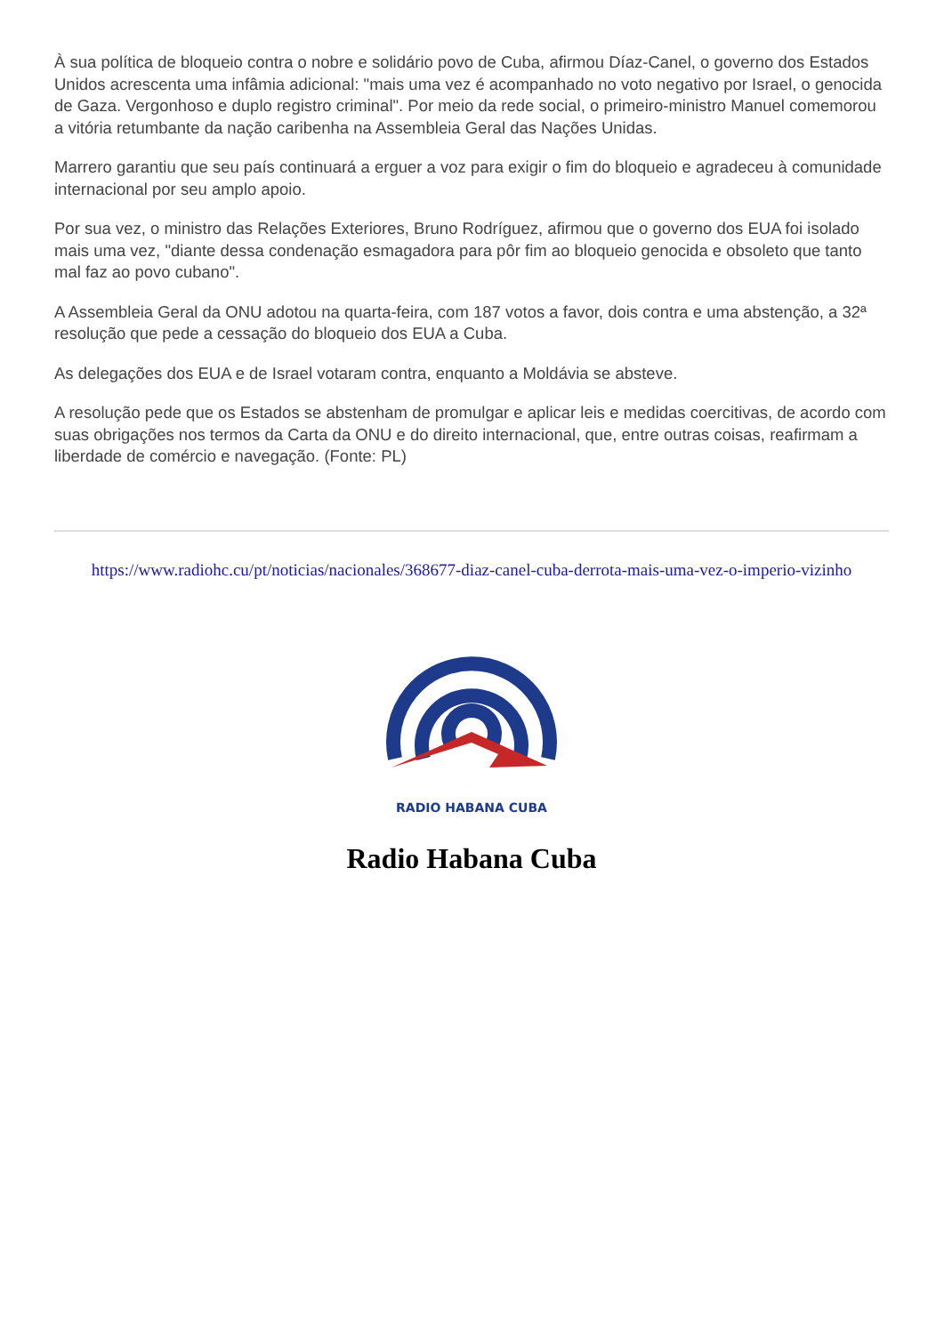À sua política de bloqueio contra o nobre e solidário povo de Cuba, afirmou Díaz-Canel, o governo dos Estados Unidos acrescenta uma infâmia adicional: "mais uma vez é acompanhado no voto negativo por Israel, o genocida de Gaza. Vergonhoso e duplo registro criminal". Por meio da rede social, o primeiro-ministro Manuel comemorou a vitória retumbante da nação caribenha na Assembleia Geral das Nações Unidas.
Marrero garantiu que seu país continuará a erguer a voz para exigir o fim do bloqueio e agradeceu à comunidade internacional por seu amplo apoio.
Por sua vez, o ministro das Relações Exteriores, Bruno Rodríguez, afirmou que o governo dos EUA foi isolado mais uma vez, "diante dessa condenação esmagadora para pôr fim ao bloqueio genocida e obsoleto que tanto mal faz ao povo cubano".
A Assembleia Geral da ONU adotou na quarta-feira, com 187 votos a favor, dois contra e uma abstenção, a 32ª resolução que pede a cessação do bloqueio dos EUA a Cuba.
As delegações dos EUA e de Israel votaram contra, enquanto a Moldávia se absteve.
A resolução pede que os Estados se abstenham de promulgar e aplicar leis e medidas coercitivas, de acordo com suas obrigações nos termos da Carta da ONU e do direito internacional, que, entre outras coisas, reafirmam a liberdade de comércio e navegação. (Fonte: PL)
https://www.radiohc.cu/pt/noticias/nacionales/368677-diaz-canel-cuba-derrota-mais-uma-vez-o-imperio-vizinho
RADIO HABANA CUBA
Radio Habana Cuba